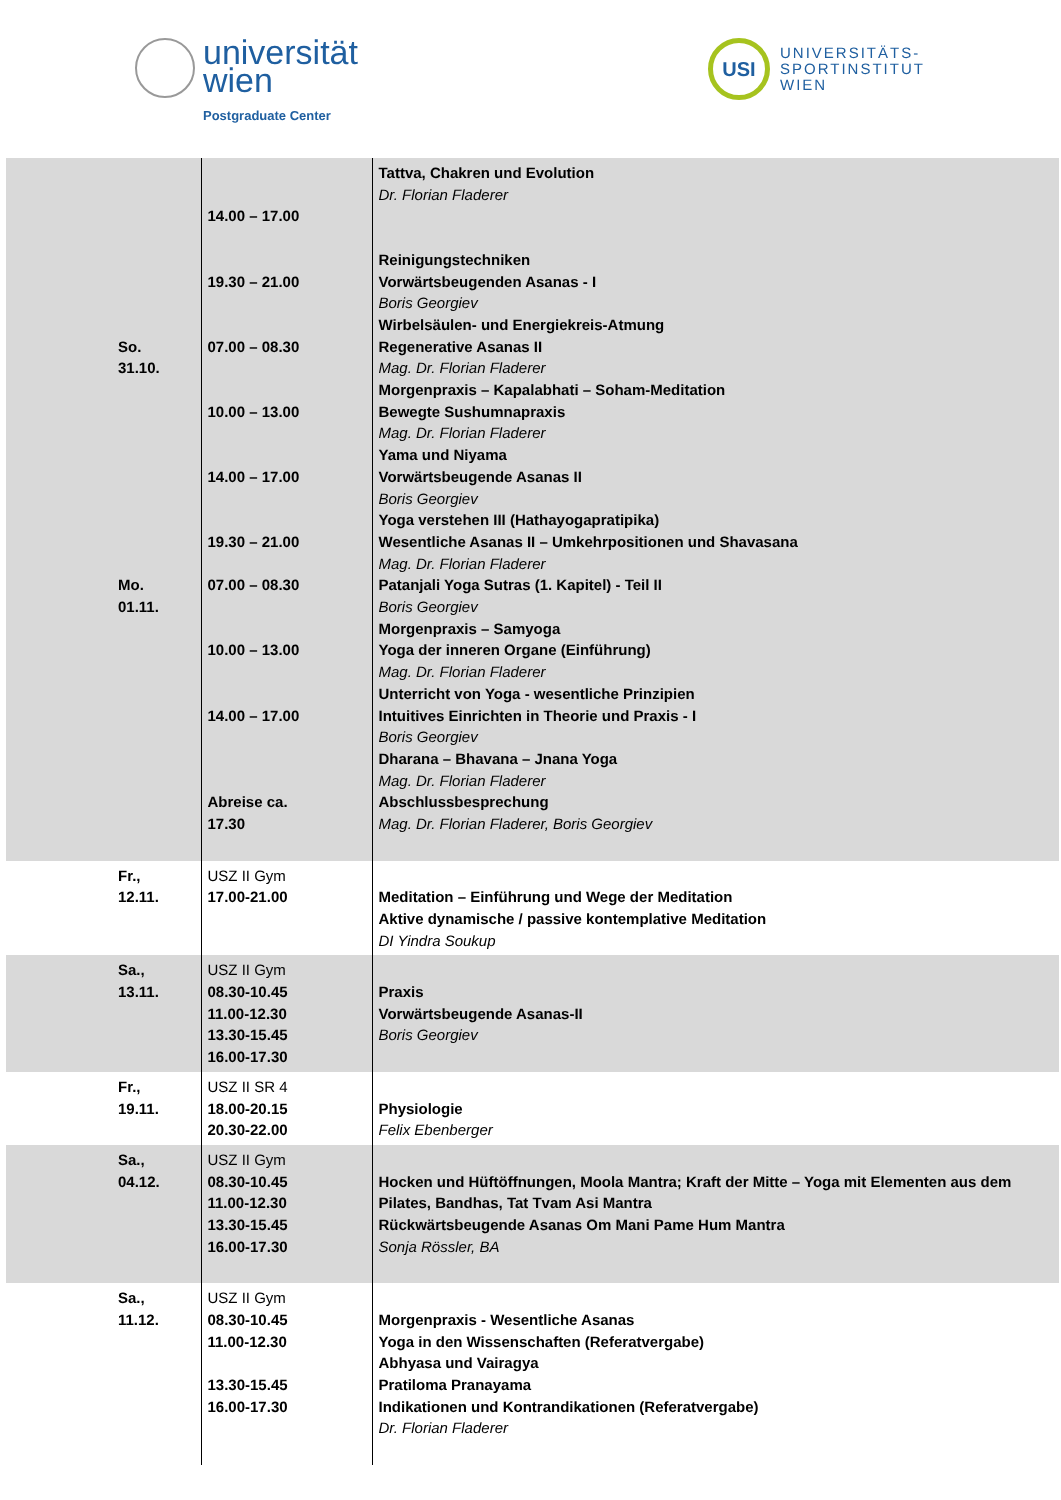universität
wien
Postgraduate Center
USI
UNIVERSITÄTS-
SPORTINSTITUT
WIEN
| So. 31.10. Mo. 01.11. | 14.00 – 17.00 19.30 – 21.00 07.00 – 08.30 10.00 – 13.00 14.00 – 17.00 19.30 – 21.00 07.00 – 08.30 10.00 – 13.00 14.00 – 17.00 Abreise ca. 17.30 | Tattva, Chakren und Evolution Dr. Florian Fladerer Reinigungstechniken Vorwärtsbeugenden Asanas - I Boris Georgiev Wirbelsäulen- und Energiekreis-Atmung Regenerative Asanas II Mag. Dr. Florian Fladerer Morgenpraxis – Kapalabhati – Soham-Meditation Bewegte Sushumnapraxis Mag. Dr. Florian Fladerer Yama und Niyama Vorwärtsbeugende Asanas II Boris Georgiev Yoga verstehen III (Hathayogapratipika) Wesentliche Asanas II – Umkehrpositionen und Shavasana Mag. Dr. Florian Fladerer Patanjali Yoga Sutras (1. Kapitel) - Teil II Boris Georgiev Morgenpraxis – Samyoga Yoga der inneren Organe (Einführung) Mag. Dr. Florian Fladerer Unterricht von Yoga - wesentliche Prinzipien Intuitives Einrichten in Theorie und Praxis - I Boris Georgiev Dharana – Bhavana – Jnana Yoga Mag. Dr. Florian Fladerer Abschlussbesprechung Mag. Dr. Florian Fladerer, Boris Georgiev |
| Fr., 12.11. | USZ II Gym 17.00-21.00 | Meditation – Einführung und Wege der Meditation Aktive dynamische / passive kontemplative Meditation DI Yindra Soukup |
| Sa., 13.11. | USZ II Gym 08.30-10.45 11.00-12.30 13.30-15.45 16.00-17.30 | Praxis Vorwärtsbeugende Asanas-II Boris Georgiev |
| Fr., 19.11. | USZ II SR 4 18.00-20.15 20.30-22.00 | Physiologie Felix Ebenberger |
| Sa., 04.12. | USZ II Gym 08.30-10.45 11.00-12.30 13.30-15.45 16.00-17.30 | Hocken und Hüftöffnungen, Moola Mantra; Kraft der Mitte – Yoga mit Elementen aus dem Pilates, Bandhas, Tat Tvam Asi Mantra Rückwärtsbeugende Asanas Om Mani Pame Hum Mantra Sonja Rössler, BA |
| Sa., 11.12. | USZ II Gym 08.30-10.45 11.00-12.30 13.30-15.45 16.00-17.30 | Morgenpraxis - Wesentliche Asanas Yoga in den Wissenschaften (Referatvergabe) Abhyasa und Vairagya Pratiloma Pranayama Indikationen und Kontrandikationen (Referatvergabe) Dr. Florian Fladerer |